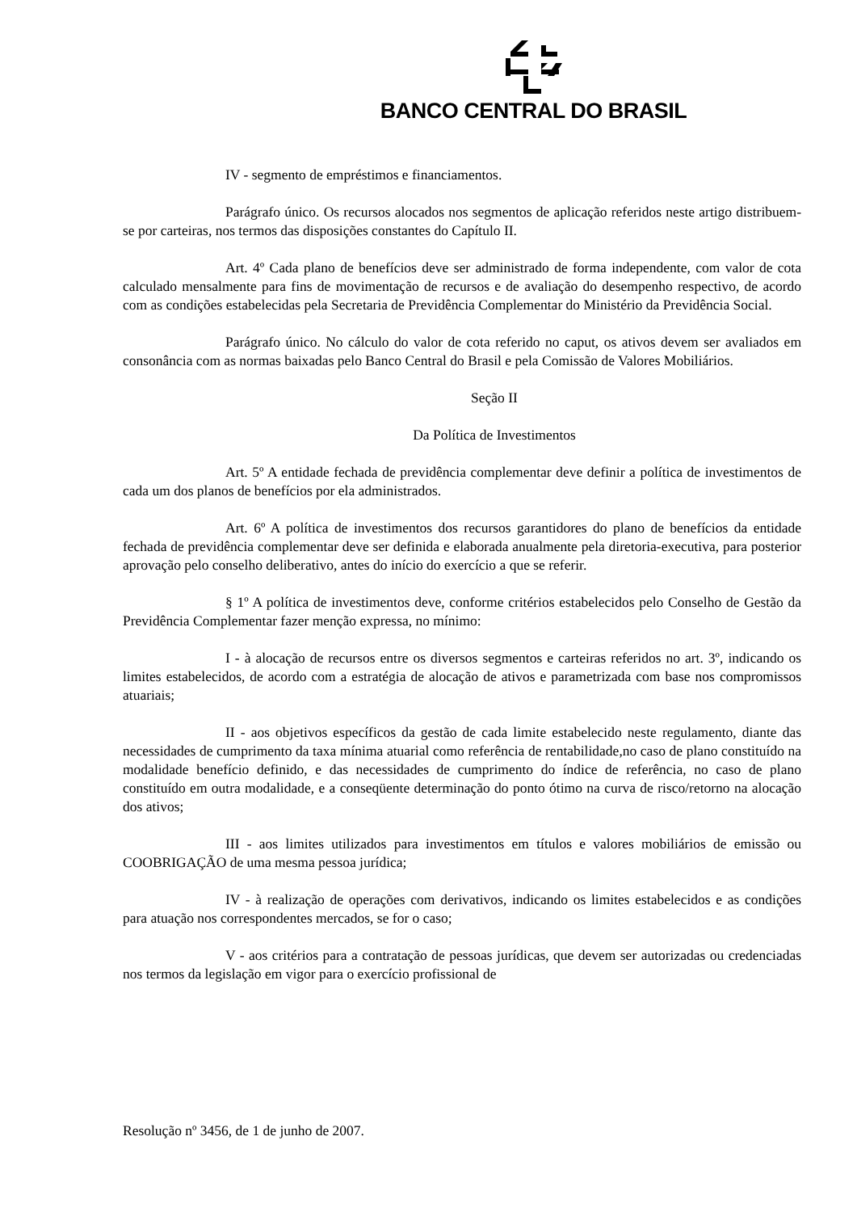BANCO CENTRAL DO BRASIL
IV - segmento de empréstimos e financiamentos.
Parágrafo único. Os recursos alocados nos segmentos de aplicação referidos neste artigo distribuem-se por carteiras, nos termos das disposições constantes do Capítulo II.
Art. 4º Cada plano de benefícios deve ser administrado de forma independente, com valor de cota calculado mensalmente para fins de movimentação de recursos e de avaliação do desempenho respectivo, de acordo com as condições estabelecidas pela Secretaria de Previdência Complementar do Ministério da Previdência Social.
Parágrafo único. No cálculo do valor de cota referido no caput, os ativos devem ser avaliados em consonância com as normas baixadas pelo Banco Central do Brasil e pela Comissão de Valores Mobiliários.
Seção II
Da Política de Investimentos
Art. 5º A entidade fechada de previdência complementar deve definir a política de investimentos de cada um dos planos de benefícios por ela administrados.
Art. 6º A política de investimentos dos recursos garantidores do plano de benefícios da entidade fechada de previdência complementar deve ser definida e elaborada anualmente pela diretoria-executiva, para posterior aprovação pelo conselho deliberativo, antes do início do exercício a que se referir.
§ 1º A política de investimentos deve, conforme critérios estabelecidos pelo Conselho de Gestão da Previdência Complementar fazer menção expressa, no mínimo:
I - à alocação de recursos entre os diversos segmentos e carteiras referidos no art. 3º, indicando os limites estabelecidos, de acordo com a estratégia de alocação de ativos e parametrizada com base nos compromissos atuariais;
II - aos objetivos específicos da gestão de cada limite estabelecido neste regulamento, diante das necessidades de cumprimento da taxa mínima atuarial como referência de rentabilidade,no caso de plano constituído na modalidade benefício definido, e das necessidades de cumprimento do índice de referência, no caso de plano constituído em outra modalidade, e a conseqüente determinação do ponto ótimo na curva de risco/retorno na alocação dos ativos;
III - aos limites utilizados para investimentos em títulos e valores mobiliários de emissão ou COOBRIGAÇÃO de uma mesma pessoa jurídica;
IV - à realização de operações com derivativos, indicando os limites estabelecidos e as condições para atuação nos correspondentes mercados, se for o caso;
V - aos critérios para a contratação de pessoas jurídicas, que devem ser autorizadas ou credenciadas nos termos da legislação em vigor para o exercício profissional de
Resolução nº 3456, de 1 de junho de 2007.